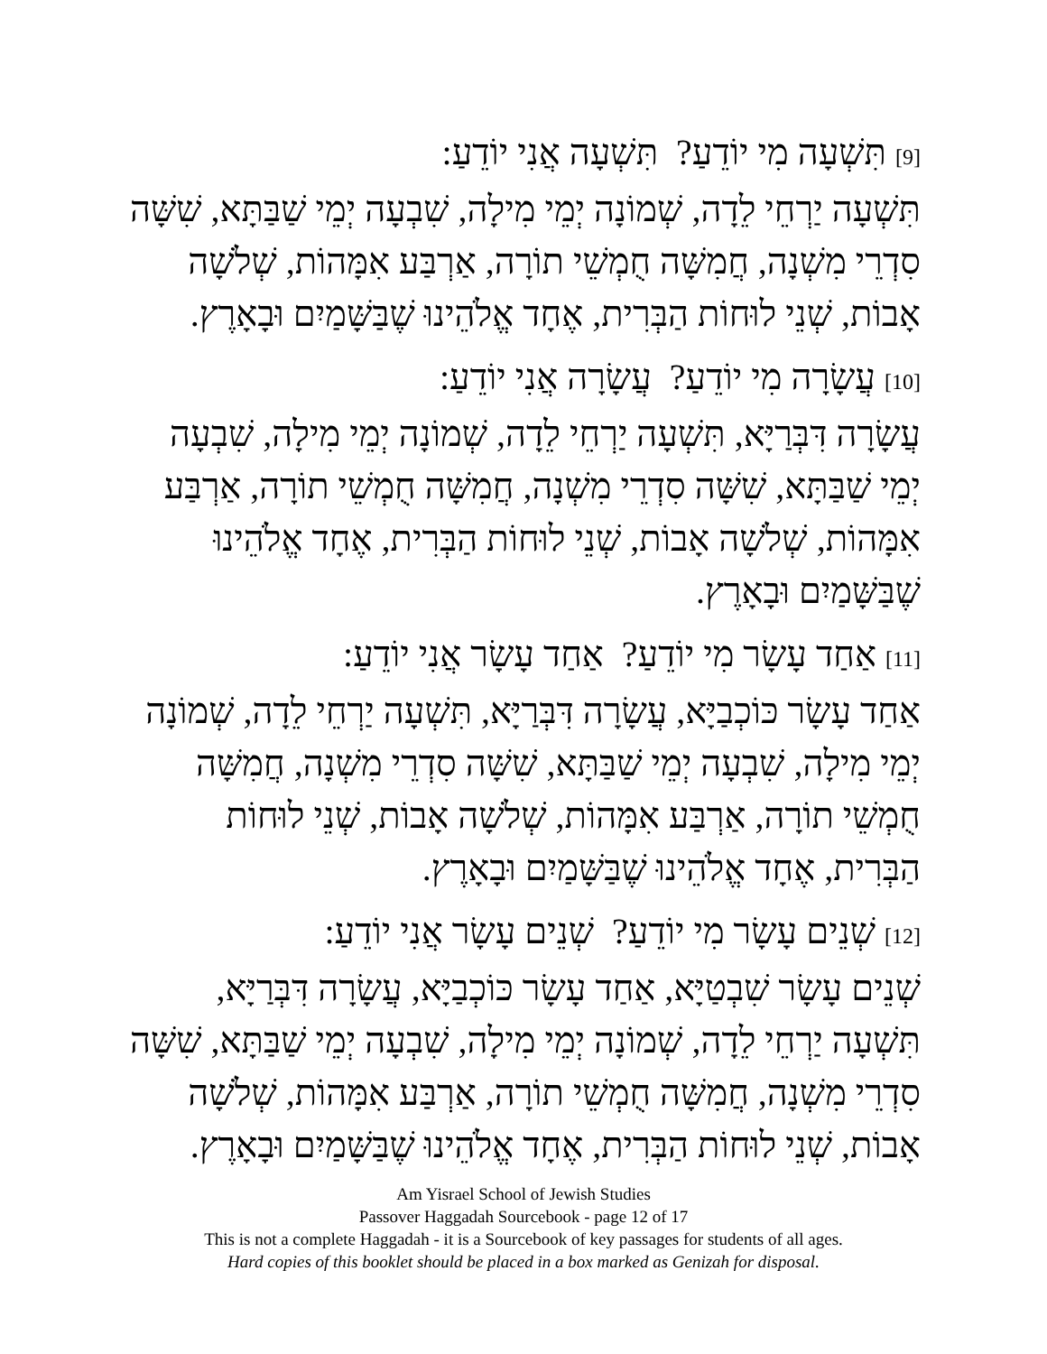[9] תִּשְׁעָה מִי יוֹדֵעַ? תִּשְׁעָה אֲנִי יוֹדֵעַ:
תִּשְׁעָה יַרְחֵי לֵדָה, שְׁמוֹנָה יְמֵי מִילָה, שִׁבְעָה יְמֵי שַׁבַּתָּא, שִׁשָּׁה סִדְרֵי מִשְׁנָה, חֲמִשָּׁה חֻמְשֵׁי תוֹרָה, אַרְבַּע אִמָּהוֹת, שְׁלֹשָׁה אָבוֹת, שְׁנֵי לוּחוֹת הַבְּרִית, אֶחָד אֱלֹהֵינוּ שֶׁבַּשָּׁמַיִם וּבָאָרֶץ.
[10] עֲשָׂרָה מִי יוֹדֵעַ? עֲשָׂרָה אֲנִי יוֹדֵעַ:
עֲשָׂרָה דִּבְּרַיָּא, תִּשְׁעָה יַרְחֵי לֵדָה, שְׁמוֹנָה יְמֵי מִילָה, שִׁבְעָה יְמֵי שַׁבַּתָּא, שִׁשָּׁה סִדְרֵי מִשְׁנָה, חֲמִשָּׁה חֻמְשֵׁי תוֹרָה, אַרְבַּע אִמָּהוֹת, שְׁלֹשָׁה אָבוֹת, שְׁנֵי לוּחוֹת הַבְּרִית, אֶחָד אֱלֹהֵינוּ שֶׁבַּשָּׁמַיִם וּבָאָרֶץ.
[11] אַחַד עָשָׂר מִי יוֹדֵעַ? אַחַד עָשָׂר אֲנִי יוֹדֵעַ:
אַחַד עָשָׂר כּוֹכְבַיָּא, עֲשָׂרָה דִּבְּרַיָּא, תִּשְׁעָה יַרְחֵי לֵדָה, שְׁמוֹנָה יְמֵי מִילָה, שִׁבְעָה יְמֵי שַׁבַּתָּא, שִׁשָּׁה סִדְרֵי מִשְׁנָה, חֲמִשָּׁה חֻמְשֵׁי תוֹרָה, אַרְבַּע אִמָּהוֹת, שְׁלֹשָׁה אָבוֹת, שְׁנֵי לוּחוֹת הַבְּרִית, אֶחָד אֱלֹהֵינוּ שֶׁבַּשָּׁמַיִם וּבָאָרֶץ.
[12] שְׁנֵים עָשָׂר מִי יוֹדֵעַ? שְׁנֵים עָשָׂר אֲנִי יוֹדֵעַ:
שְׁנֵים עָשָׂר שִׁבְטַיָּא, אַחַד עָשָׂר כּוֹכְבַיָּא, עֲשָׂרָה דִּבְּרַיָּא, תִּשְׁעָה יַרְחֵי לֵדָה, שְׁמוֹנָה יְמֵי מִילָה, שִׁבְעָה יְמֵי שַׁבַּתָּא, שִׁשָּׁה סִדְרֵי מִשְׁנָה, חֲמִשָּׁה חֻמְשֵׁי תוֹרָה, אַרְבַּע אִמָּהוֹת, שְׁלֹשָׁה אָבוֹת, שְׁנֵי לוּחוֹת הַבְּרִית, אֶחָד אֱלֹהֵינוּ שֶׁבַּשָּׁמַיִם וּבָאָרֶץ.
Am Yisrael School of Jewish Studies
Passover Haggadah Sourcebook - page 12 of 17
This is not a complete Haggadah - it is a Sourcebook of key passages for students of all ages.
Hard copies of this booklet should be placed in a box marked as Genizah for disposal.